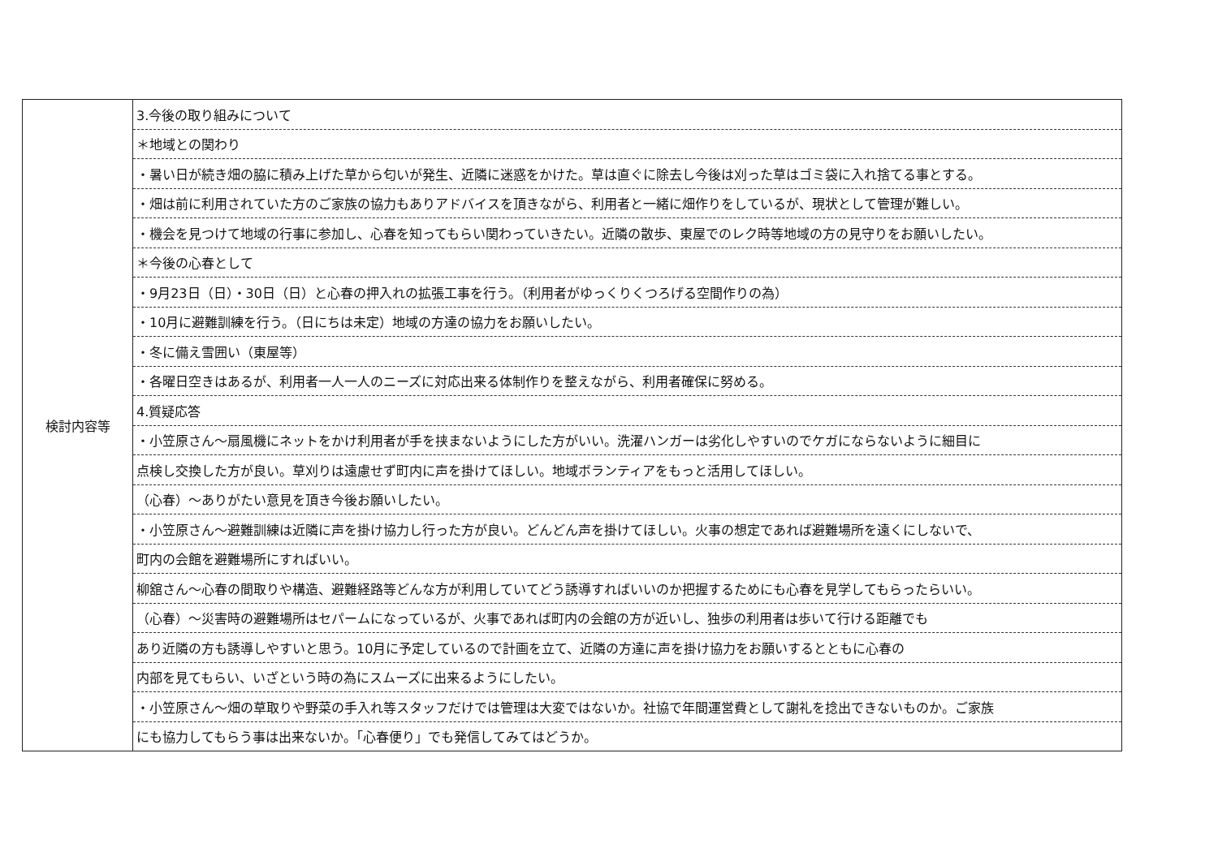| 検討内容等 | 3.今後の取り組みについて |
| | ＊地域との関わり |
| | ・暑い日が続き畑の脇に積み上げた草から匂いが発生、近隣に迷惑をかけた。草は直ぐに除去し今後は刈った草はゴミ袋に入れ捨てる事とする。 |
| | ・畑は前に利用されていた方のご家族の協力もありアドバイスを頂きながら、利用者と一緒に畑作りをしているが、現状として管理が難しい。 |
| | ・機会を見つけて地域の行事に参加し、心春を知ってもらい関わっていきたい。近隣の散歩、東屋でのレク時等地域の方の見守りをお願いしたい。 |
| | ＊今後の心春として |
| | ・9月23日（日）・30日（日）と心春の押入れの拡張工事を行う。（利用者がゆっくりくつろげる空間作りの為） |
| | ・10月に避難訓練を行う。（日にちは未定）地域の方達の協力をお願いしたい。 |
| | ・冬に備え雪囲い（東屋等） |
| | ・各曜日空きはあるが、利用者一人一人のニーズに対応出来る体制作りを整えながら、利用者確保に努める。 |
| | 4.質疑応答 |
| | ・小笠原さん～扇風機にネットをかけ利用者が手を挟まないようにした方がいい。洗濯ハンガーは劣化しやすいのでケガにならないように細目に |
| | 点検し交換した方が良い。草刈りは遠慮せず町内に声を掛けてほしい。地域ボランティアをもっと活用してほしい。 |
| | （心春）～ありがたい意見を頂き今後お願いしたい。 |
| | ・小笠原さん～避難訓練は近隣に声を掛け協力し行った方が良い。どんどん声を掛けてほしい。火事の想定であれば避難場所を遠くにしないで、 |
| | 町内の会館を避難場所にすればいい。 |
| | 柳舘さん～心春の間取りや構造、避難経路等どんな方が利用していてどう誘導すればいいのか把握するためにも心春を見学してもらったらいい。 |
| | （心春）～災害時の避難場所はセパームになっているが、火事であれば町内の会館の方が近いし、独歩の利用者は歩いて行ける距離でも |
| | あり近隣の方も誘導しやすいと思う。10月に予定しているので計画を立て、近隣の方達に声を掛け協力をお願いするとともに心春の |
| | 内部を見てもらい、いざという時の為にスムーズに出来るようにしたい。 |
| | ・小笠原さん～畑の草取りや野菜の手入れ等スタッフだけでは管理は大変ではないか。社協で年間運営費として謝礼を捻出できないものか。ご家族 |
| | にも協力してもらう事は出来ないか。「心春便り」でも発信してみてはどうか。 |